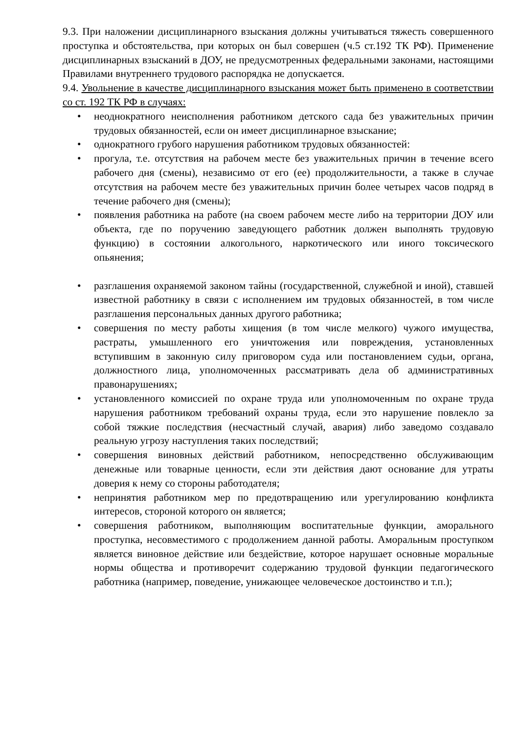9.3. При наложении дисциплинарного взыскания должны учитываться тяжесть совершенного проступка и обстоятельства, при которых он был совершен (ч.5 ст.192 ТК РФ). Применение дисциплинарных взысканий в ДОУ, не предусмотренных федеральными законами, настоящими Правилами внутреннего трудового распорядка не допускается.
9.4. Увольнение в качестве дисциплинарного взыскания может быть применено в соответствии со ст. 192 ТК РФ в случаях:
• неоднократного неисполнения работником детского сада без уважительных причин трудовых обязанностей, если он имеет дисциплинарное взыскание;
• однократного грубого нарушения работником трудовых обязанностей:
• прогула, т.е. отсутствия на рабочем месте без уважительных причин в течение всего рабочего дня (смены), независимо от его (ее) продолжительности, а также в случае отсутствия на рабочем месте без уважительных причин более четырех часов подряд в течение рабочего дня (смены);
• появления работника на работе (на своем рабочем месте либо на территории ДОУ или объекта, где по поручению заведующего работник должен выполнять трудовую функцию) в состоянии алкогольного, наркотического или иного токсического опьянения;
• разглашения охраняемой законом тайны (государственной, служебной и иной), ставшей известной работнику в связи с исполнением им трудовых обязанностей, в том числе разглашения персональных данных другого работника;
• совершения по месту работы хищения (в том числе мелкого) чужого имущества, растраты, умышленного его уничтожения или повреждения, установленных вступившим в законную силу приговором суда или постановлением судьи, органа, должностного лица, уполномоченных рассматривать дела об административных правонарушениях;
• установленного комиссией по охране труда или уполномоченным по охране труда нарушения работником требований охраны труда, если это нарушение повлекло за собой тяжкие последствия (несчастный случай, авария) либо заведомо создавало реальную угрозу наступления таких последствий;
• совершения виновных действий работником, непосредственно обслуживающим денежные или товарные ценности, если эти действия дают основание для утраты доверия к нему со стороны работодателя;
• непринятия работником мер по предотвращению или урегулированию конфликта интересов, стороной которого он является;
• совершения работником, выполняющим воспитательные функции, аморального проступка, несовместимого с продолжением данной работы. Аморальным проступком является виновное действие или бездействие, которое нарушает основные моральные нормы общества и противоречит содержанию трудовой функции педагогического работника (например, поведение, унижающее человеческое достоинство и т.п.);